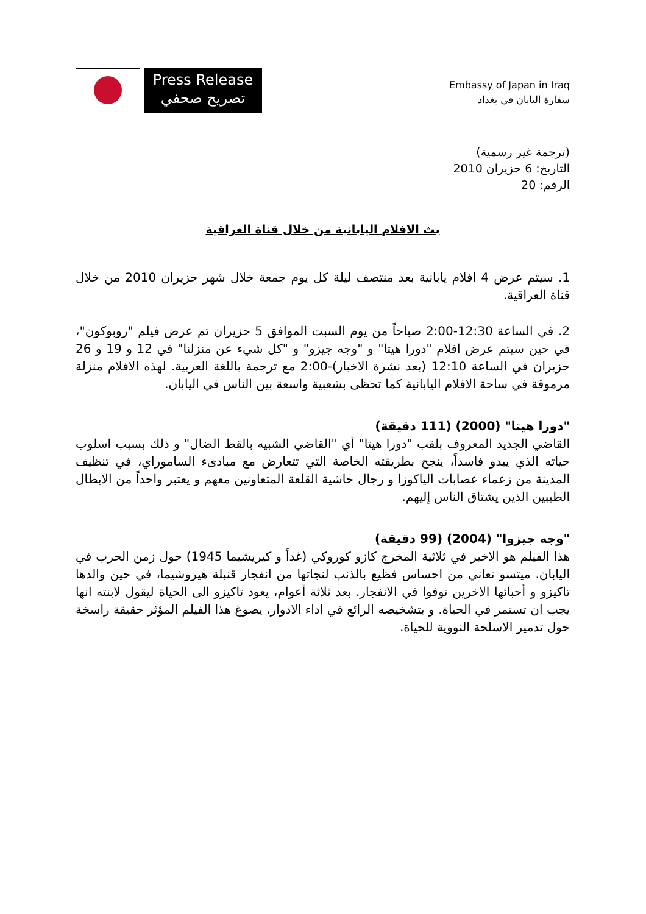Press Release
تصريح صحفي
Embassy of Japan in Iraq
سفارة اليابان في بغداد
(ترجمة غير رسمية)
التاريخ: 6 حزيران 2010
الرقم: 20
بث الافلام اليابانية من خلال قناة العراقية
1. سيتم عرض 4 افلام يابانية بعد منتصف ليلة كل يوم جمعة خلال شهر حزيران 2010 من خلال قناة العراقية.
2. في الساعة 12:30-2:00 صباحاً من يوم السبت الموافق 5 حزيران تم عرض فيلم "روبوكون"، في حين سيتم عرض افلام "دورا هيتا" و "وجه جيزو" و "كل شيء عن منزلنا" في 12 و 19 و 26 حزيران في الساعة 12:10 (بعد نشرة الاخبار)-2:00 مع ترجمة باللغة العربية. لهذه الافلام منزلة مرموقة في ساحة الافلام اليابانية كما تحظى بشعبية واسعة بين الناس في اليابان.
"دورا هيتا" (2000) (111 دقيقة)
القاضي الجديد المعروف بلقب "دورا هيتا" أي "القاضي الشبيه بالقط الضال" و ذلك بسبب اسلوب حياته الذي يبدو فاسداً، ينجح بطريقته الخاصة التي تتعارض مع مبادىء الساموراي، في تنظيف المدينة من زعماء عصابات الياكوزا و رجال حاشية القلعة المتعاونين معهم و يعتبر واحداً من الابطال الطيبين الذين يشتاق الناس إليهم.
"وجه جيزوا" (2004) (99 دقيقة)
هذا الفيلم هو الاخير في ثلاثية المخرج كازو كوروكي (غداً و كيريشيما 1945) حول زمن الحرب في اليابان. ميتسو تعاني من احساس فظيع بالذنب لنجاتها من انفجار قنبلة هيروشيما، في حين والدها تاكيزو و أحبائها الاخرين توفوا في الانفجار. بعد ثلاثة أعوام، يعود تاكيزو الى الحياة ليقول لابنته انها يجب ان تستمر في الحياة. و بتشخيصه الرائع في اداء الادوار، يصوغ هذا الفيلم المؤثر حقيقة راسخة حول تدمير الاسلحة النووية للحياة.